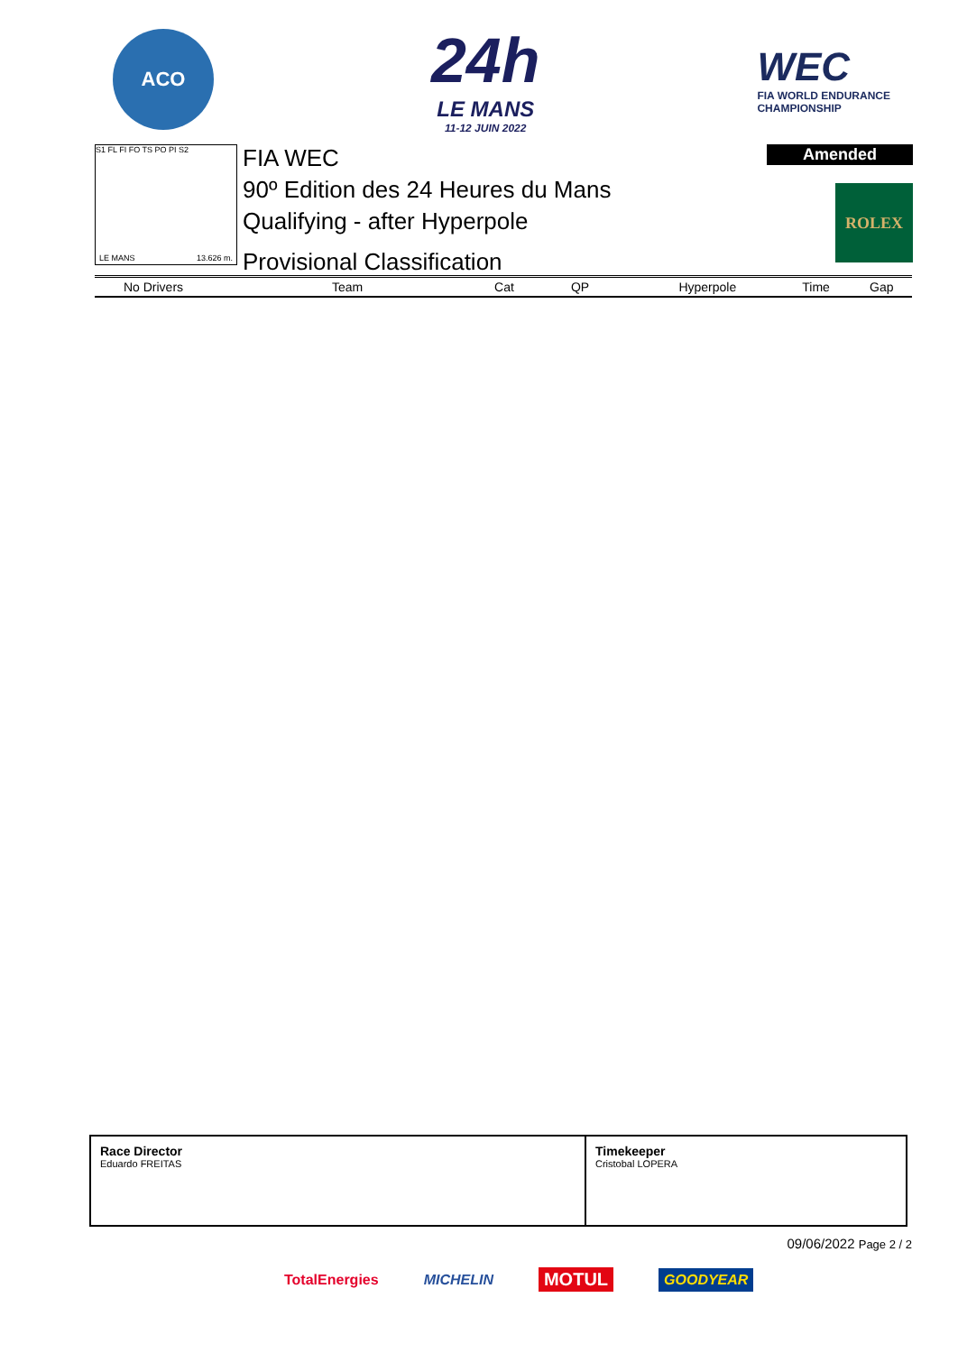ACO
24h
LE MANS
11-12 JUIN 2022
WEC
FIA WORLD ENDURANCE
CHAMPIONSHIP
S1 FL FI FO TS PO PI S2
LE MANS 13.626 m.
FIA WEC
90º Edition des 24 Heures du Mans
Qualifying - after Hyperpole
Provisional Classification
Amended
ROLEX
| No Drivers | Team | Cat | QP | Hyperpole | Time | Gap |
| --- | --- | --- | --- | --- | --- | --- |
Race Director
Eduardo FREITAS
Timekeeper
Cristobal LOPERA
09/06/2022 Page 2 / 2
TotalEnergies MICHELIN MOTUL GOODYEAR